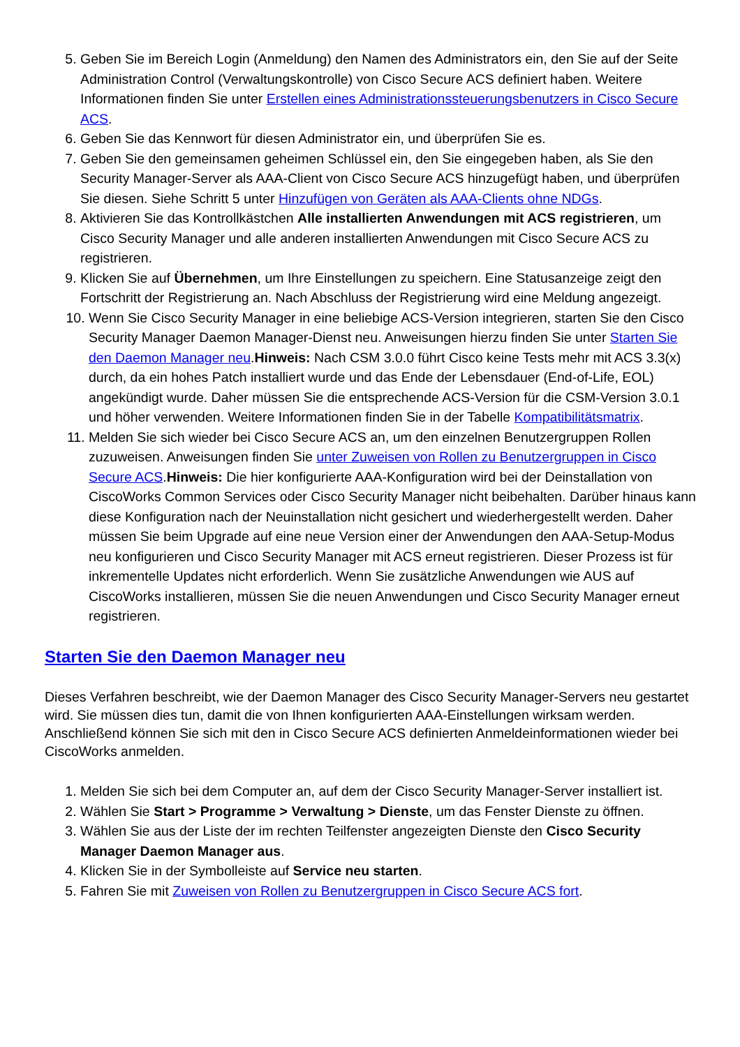5. Geben Sie im Bereich Login (Anmeldung) den Namen des Administrators ein, den Sie auf der Seite Administration Control (Verwaltungskontrolle) von Cisco Secure ACS definiert haben. Weitere Informationen finden Sie unter Erstellen eines Administrationssteuerungsbenutzers in Cisco Secure ACS.
6. Geben Sie das Kennwort für diesen Administrator ein, und überprüfen Sie es.
7. Geben Sie den gemeinsamen geheimen Schlüssel ein, den Sie eingegeben haben, als Sie den Security Manager-Server als AAA-Client von Cisco Secure ACS hinzugefügt haben, und überprüfen Sie diesen. Siehe Schritt 5 unter Hinzufügen von Geräten als AAA-Clients ohne NDGs.
8. Aktivieren Sie das Kontrollkästchen Alle installierten Anwendungen mit ACS registrieren, um Cisco Security Manager und alle anderen installierten Anwendungen mit Cisco Secure ACS zu registrieren.
9. Klicken Sie auf Übernehmen, um Ihre Einstellungen zu speichern. Eine Statusanzeige zeigt den Fortschritt der Registrierung an. Nach Abschluss der Registrierung wird eine Meldung angezeigt.
10. Wenn Sie Cisco Security Manager in eine beliebige ACS-Version integrieren, starten Sie den Cisco Security Manager Daemon Manager-Dienst neu. Anweisungen hierzu finden Sie unter Starten Sie den Daemon Manager neu.Hinweis: Nach CSM 3.0.0 führt Cisco keine Tests mehr mit ACS 3.3(x) durch, da ein hohes Patch installiert wurde und das Ende der Lebensdauer (End-of-Life, EOL) angekündigt wurde. Daher müssen Sie die entsprechende ACS-Version für die CSM-Version 3.0.1 und höher verwenden. Weitere Informationen finden Sie in der Tabelle Kompatibilitätsmatrix.
11. Melden Sie sich wieder bei Cisco Secure ACS an, um den einzelnen Benutzergruppen Rollen zuzuweisen. Anweisungen finden Sie unter Zuweisen von Rollen zu Benutzergruppen in Cisco Secure ACS.Hinweis: Die hier konfigurierte AAA-Konfiguration wird bei der Deinstallation von CiscoWorks Common Services oder Cisco Security Manager nicht beibehalten. Darüber hinaus kann diese Konfiguration nach der Neuinstallation nicht gesichert und wiederhergestellt werden. Daher müssen Sie beim Upgrade auf eine neue Version einer der Anwendungen den AAA-Setup-Modus neu konfigurieren und Cisco Security Manager mit ACS erneut registrieren. Dieser Prozess ist für inkrementelle Updates nicht erforderlich. Wenn Sie zusätzliche Anwendungen wie AUS auf CiscoWorks installieren, müssen Sie die neuen Anwendungen und Cisco Security Manager erneut registrieren.
Starten Sie den Daemon Manager neu
Dieses Verfahren beschreibt, wie der Daemon Manager des Cisco Security Manager-Servers neu gestartet wird. Sie müssen dies tun, damit die von Ihnen konfigurierten AAA-Einstellungen wirksam werden. Anschließend können Sie sich mit den in Cisco Secure ACS definierten Anmeldeinformationen wieder bei CiscoWorks anmelden.
1. Melden Sie sich bei dem Computer an, auf dem der Cisco Security Manager-Server installiert ist.
2. Wählen Sie Start > Programme > Verwaltung > Dienste, um das Fenster Dienste zu öffnen.
3. Wählen Sie aus der Liste der im rechten Teilfenster angezeigten Dienste den Cisco Security Manager Daemon Manager aus.
4. Klicken Sie in der Symbolleiste auf Service neu starten.
5. Fahren Sie mit Zuweisen von Rollen zu Benutzergruppen in Cisco Secure ACS fort.